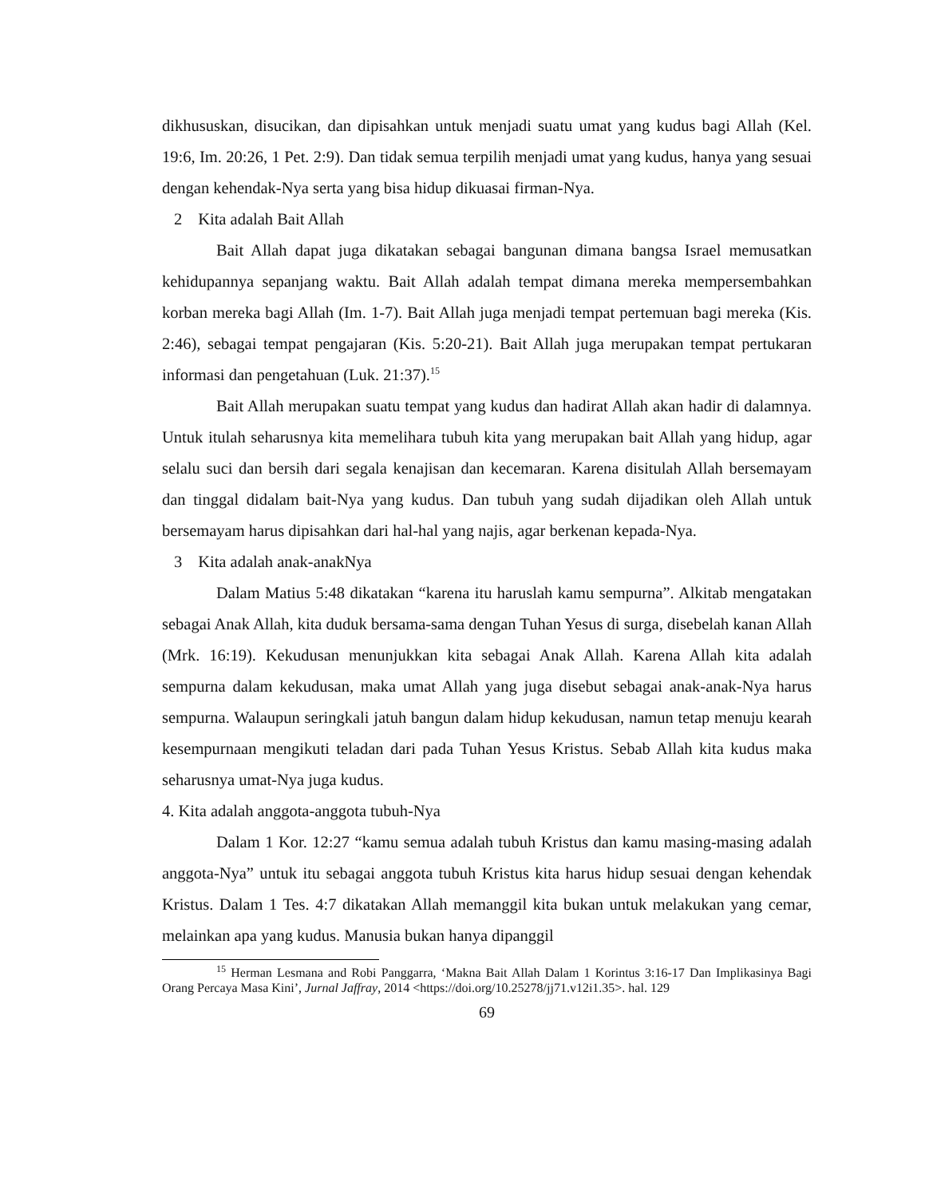dikhususkan, disucikan, dan dipisahkan untuk menjadi suatu umat yang kudus bagi Allah (Kel. 19:6, Im. 20:26, 1 Pet. 2:9). Dan tidak semua terpilih menjadi umat yang kudus, hanya yang sesuai dengan kehendak-Nya serta yang bisa hidup dikuasai firman-Nya.
2 Kita adalah Bait Allah
Bait Allah dapat juga dikatakan sebagai bangunan dimana bangsa Israel memusatkan kehidupannya sepanjang waktu. Bait Allah adalah tempat dimana mereka mempersembahkan korban mereka bagi Allah (Im. 1-7). Bait Allah juga menjadi tempat pertemuan bagi mereka (Kis. 2:46), sebagai tempat pengajaran (Kis. 5:20-21). Bait Allah juga merupakan tempat pertukaran informasi dan pengetahuan (Luk. 21:37).<sup>15</sup>
Bait Allah merupakan suatu tempat yang kudus dan hadirat Allah akan hadir di dalamnya. Untuk itulah seharusnya kita memelihara tubuh kita yang merupakan bait Allah yang hidup, agar selalu suci dan bersih dari segala kenajisan dan kecemaran. Karena disitulah Allah bersemayam dan tinggal didalam bait-Nya yang kudus. Dan tubuh yang sudah dijadikan oleh Allah untuk bersemayam harus dipisahkan dari hal-hal yang najis, agar berkenan kepada-Nya.
3 Kita adalah anak-anakNya
Dalam Matius 5:48 dikatakan “karena itu haruslah kamu sempurna”. Alkitab mengatakan sebagai Anak Allah, kita duduk bersama-sama dengan Tuhan Yesus di surga, disebelah kanan Allah (Mrk. 16:19). Kekudusan menunjukkan kita sebagai Anak Allah. Karena Allah kita adalah sempurna dalam kekudusan, maka umat Allah yang juga disebut sebagai anak-anak-Nya harus sempurna. Walaupun seringkali jatuh bangun dalam hidup kekudusan, namun tetap menuju kearah kesempurnaan mengikuti teladan dari pada Tuhan Yesus Kristus. Sebab Allah kita kudus maka seharusnya umat-Nya juga kudus.
4. Kita adalah anggota-anggota tubuh-Nya
Dalam 1 Kor. 12:27 “kamu semua adalah tubuh Kristus dan kamu masing-masing adalah anggota-Nya” untuk itu sebagai anggota tubuh Kristus kita harus hidup sesuai dengan kehendak Kristus. Dalam 1 Tes. 4:7 dikatakan Allah memanggil kita bukan untuk melakukan yang cemar, melainkan apa yang kudus. Manusia bukan hanya dipanggil
<sup>15</sup> Herman Lesmana and Robi Panggarra, ‘Makna Bait Allah Dalam 1 Korintus 3:16-17 Dan Implikasinya Bagi Orang Percaya Masa Kini’, Jurnal Jaffray, 2014 <https://doi.org/10.25278/jj71.v12i1.35>. hal. 129
69